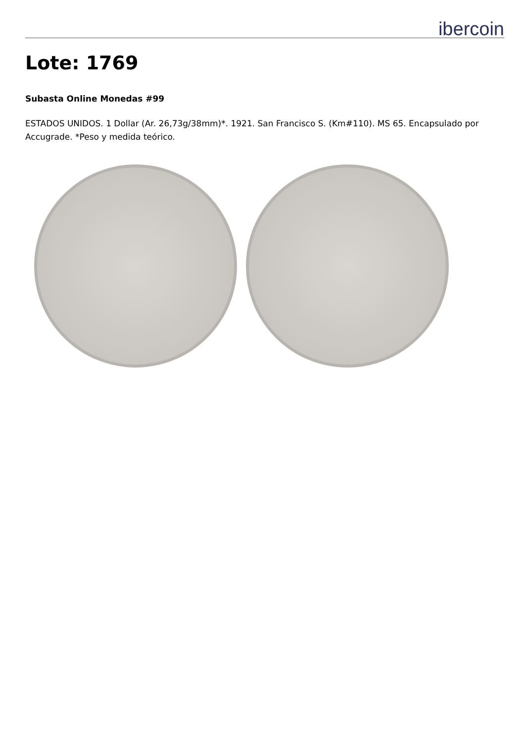ibercoin
Lote: 1769
Subasta Online Monedas #99
ESTADOS UNIDOS. 1 Dollar (Ar. 26,73g/38mm)*. 1921. San Francisco S. (Km#110). MS 65. Encapsulado por Accugrade. *Peso y medida teórico.